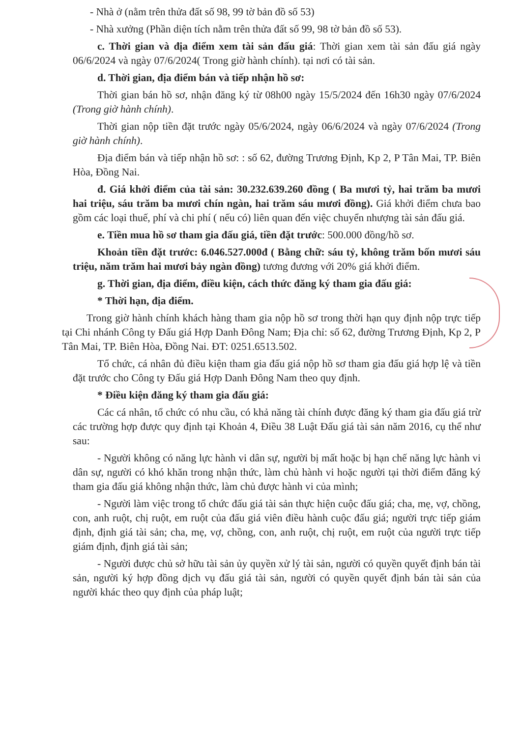- Nhà ở (nằm trên thửa đất số 98, 99 tờ bản đồ số 53)
- Nhà xưởng (Phần diện tích nằm trên thửa đất số 99, 98 tờ bản đồ số 53).
c. Thời gian và địa điểm xem tài sản đấu giá: Thời gian xem tài sản đấu giá ngày 06/6/2024 và ngày 07/6/2024( Trong giờ hành chính). tại nơi có tài sản.
d. Thời gian, địa điểm bán và tiếp nhận hồ sơ:
Thời gian bán hồ sơ, nhận đăng ký từ 08h00 ngày 15/5/2024 đến 16h30 ngày 07/6/2024 (Trong giờ hành chính).
Thời gian nộp tiền đặt trước ngày 05/6/2024, ngày 06/6/2024 và ngày 07/6/2024 (Trong giờ hành chính).
Địa điểm bán và tiếp nhận hồ sơ: : số 62, đường Trương Định, Kp 2, P Tân Mai, TP. Biên Hòa, Đồng Nai.
đ. Giá khởi điểm của tài sản: 30.232.639.260 đồng ( Ba mươi tỷ, hai trăm ba mươi hai triệu, sáu trăm ba mươi chín ngàn, hai trăm sáu mươi đồng). Giá khởi điểm chưa bao gồm các loại thuế, phí và chi phí ( nếu có) liên quan đến việc chuyển nhượng tài sản đấu giá.
e. Tiền mua hồ sơ tham gia đấu giá, tiền đặt trước: 500.000 đồng/hồ sơ.
Khoản tiền đặt trước: 6.046.527.000đ ( Bằng chữ: sáu tỷ, không trăm bốn mươi sáu triệu, năm trăm hai mươi bảy ngàn đồng) tương đương với 20% giá khởi điểm.
g. Thời gian, địa điểm, điều kiện, cách thức đăng ký tham gia đấu giá:
* Thời hạn, địa điểm.
Trong giờ hành chính khách hàng tham gia nộp hồ sơ trong thời hạn quy định nộp trực tiếp tại Chi nhánh Công ty Đấu giá Hợp Danh Đông Nam; Địa chỉ: số 62, đường Trương Định, Kp 2, P Tân Mai, TP. Biên Hòa, Đồng Nai. ĐT: 0251.6513.502.
Tổ chức, cá nhân đủ điều kiện tham gia đấu giá nộp hồ sơ tham gia đấu giá hợp lệ và tiền đặt trước cho Công ty Đấu giá Hợp Danh Đông Nam theo quy định.
* Điều kiện đăng ký tham gia đấu giá:
Các cá nhân, tổ chức có nhu cầu, có khả năng tài chính được đăng ký tham gia đấu giá trừ các trường hợp được quy định tại Khoản 4, Điều 38 Luật Đấu giá tài sản năm 2016, cụ thể như sau:
- Người không có năng lực hành vi dân sự, người bị mất hoặc bị hạn chế năng lực hành vi dân sự, người có khó khăn trong nhận thức, làm chủ hành vi hoặc người tại thời điểm đăng ký tham gia đấu giá không nhận thức, làm chủ được hành vi của mình;
- Người làm việc trong tổ chức đấu giá tài sản thực hiện cuộc đấu giá; cha, mẹ, vợ, chồng, con, anh ruột, chị ruột, em ruột của đấu giá viên điều hành cuộc đấu giá; người trực tiếp giám định, định giá tài sản; cha, mẹ, vợ, chồng, con, anh ruột, chị ruột, em ruột của người trực tiếp giám định, định giá tài sản;
- Người được chủ sở hữu tài sản ủy quyền xử lý tài sản, người có quyền quyết định bán tài sản, người ký hợp đồng dịch vụ đấu giá tài sản, người có quyền quyết định bán tài sản của người khác theo quy định của pháp luật;